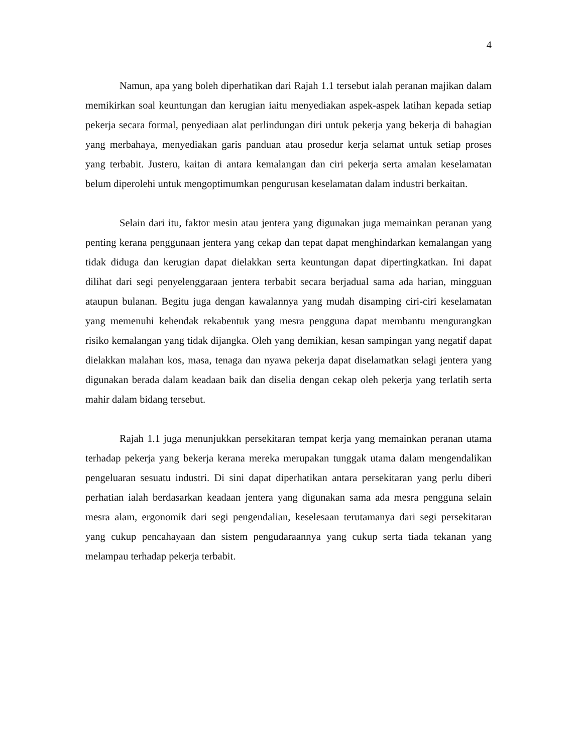4
Namun, apa yang boleh diperhatikan dari Rajah 1.1 tersebut ialah peranan majikan dalam memikirkan soal keuntungan dan kerugian iaitu menyediakan aspek-aspek latihan kepada setiap pekerja secara formal, penyediaan alat perlindungan diri untuk pekerja yang bekerja di bahagian yang merbahaya, menyediakan garis panduan atau prosedur kerja selamat untuk setiap proses yang terbabit. Justeru, kaitan di antara kemalangan dan ciri pekerja serta amalan keselamatan belum diperolehi untuk mengoptimumkan pengurusan keselamatan dalam industri berkaitan.
Selain dari itu, faktor mesin atau jentera yang digunakan juga memainkan peranan yang penting kerana penggunaan jentera yang cekap dan tepat dapat menghindarkan kemalangan yang tidak diduga dan kerugian dapat dielakkan serta keuntungan dapat dipertingkatkan. Ini dapat dilihat dari segi penyelenggaraan jentera terbabit secara berjadual sama ada harian, mingguan ataupun bulanan. Begitu juga dengan kawalannya yang mudah disamping ciri-ciri keselamatan yang memenuhi kehendak rekabentuk yang mesra pengguna dapat membantu mengurangkan risiko kemalangan yang tidak dijangka. Oleh yang demikian, kesan sampingan yang negatif dapat dielakkan malahan kos, masa, tenaga dan nyawa pekerja dapat diselamatkan selagi jentera yang digunakan berada dalam keadaan baik dan diselia dengan cekap oleh pekerja yang terlatih serta mahir dalam bidang tersebut.
Rajah 1.1 juga menunjukkan persekitaran tempat kerja yang memainkan peranan utama terhadap pekerja yang bekerja kerana mereka merupakan tunggak utama dalam mengendalikan pengeluaran sesuatu industri. Di sini dapat diperhatikan antara persekitaran yang perlu diberi perhatian ialah berdasarkan keadaan jentera yang digunakan sama ada mesra pengguna selain mesra alam, ergonomik dari segi pengendalian, keselesaan terutamanya dari segi persekitaran yang cukup pencahayaan dan sistem pengudaraannya yang cukup serta tiada tekanan yang melampau terhadap pekerja terbabit.